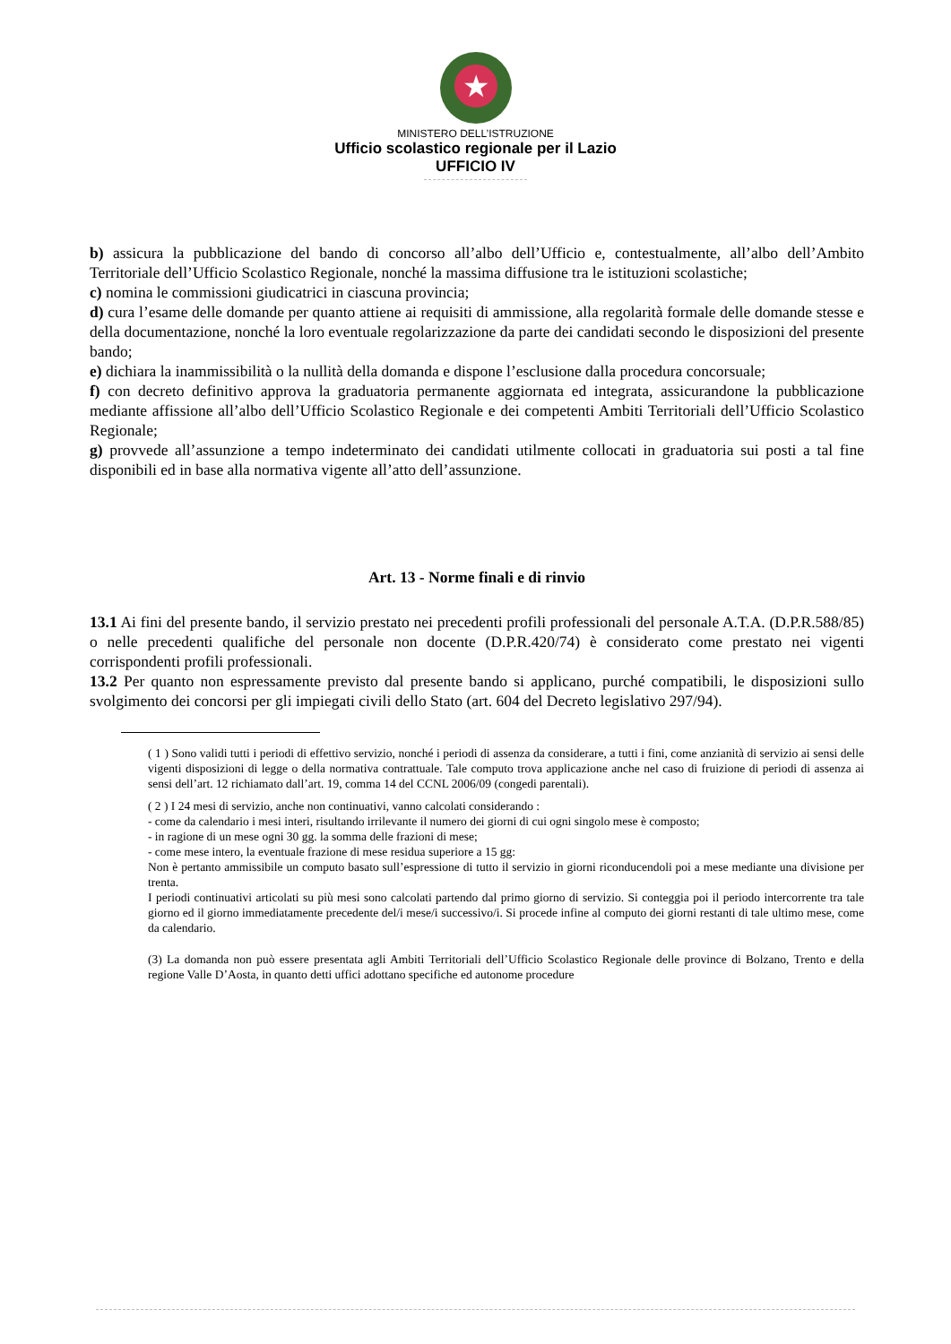★
MINISTERO DELL’ISTRUZIONE
Ufficio scolastico regionale per il Lazio
UFFICIO IV
b) assicura la pubblicazione del bando di concorso all’albo dell’Ufficio e, contestualmente, all’albo dell’Ambito Territoriale dell’Ufficio Scolastico Regionale, nonché la massima diffusione tra le istituzioni scolastiche;
c) nomina le commissioni giudicatrici in ciascuna provincia;
d) cura l’esame delle domande per quanto attiene ai requisiti di ammissione, alla regolarità formale delle domande stesse e della documentazione, nonché la loro eventuale regolarizzazione da parte dei candidati secondo le disposizioni del presente bando;
e) dichiara la inammissibilità o la nullità della domanda e dispone l’esclusione dalla procedura concorsuale;
f) con decreto definitivo approva la graduatoria permanente aggiornata ed integrata, assicurandone la pubblicazione mediante affissione all’albo dell’Ufficio Scolastico Regionale e dei competenti Ambiti Territoriali dell’Ufficio Scolastico Regionale;
g) provvede all’assunzione a tempo indeterminato dei candidati utilmente collocati in graduatoria sui posti a tal fine disponibili ed in base alla normativa vigente all’atto dell’assunzione.
Art. 13 - Norme finali e di rinvio
13.1 Ai fini del presente bando, il servizio prestato nei precedenti profili professionali del personale A.T.A. (D.P.R.588/85) o nelle precedenti qualifiche del personale non docente (D.P.R.420/74) è considerato come prestato nei vigenti corrispondenti profili professionali.
13.2 Per quanto non espressamente previsto dal presente bando si applicano, purché compatibili, le disposizioni sullo svolgimento dei concorsi per gli impiegati civili dello Stato (art. 604 del Decreto legislativo 297/94).
( 1 ) Sono validi tutti i periodi di effettivo servizio, nonché i periodi di assenza da considerare, a tutti i fini, come anzianità di servizio ai sensi delle vigenti disposizioni di legge o della normativa contrattuale. Tale computo trova applicazione anche nel caso di fruizione di periodi di assenza ai sensi dell’art. 12 richiamato dall’art. 19, comma 14 del CCNL 2006/09 (congedi parentali).
( 2 ) I 24 mesi di servizio, anche non continuativi, vanno calcolati considerando :
- come da calendario i mesi interi, risultando irrilevante il numero dei giorni di cui ogni singolo mese è composto;
- in ragione di un mese ogni 30 gg. la somma delle frazioni di mese;
- come mese intero, la eventuale frazione di mese residua superiore a 15 gg:
Non è pertanto ammissibile un computo basato sull’espressione di tutto il servizio in giorni riconducendoli poi a mese mediante una divisione per trenta.
I periodi continuativi articolati su più mesi sono calcolati partendo dal primo giorno di servizio. Si conteggia poi il periodo intercorrente tra tale giorno ed il giorno immediatamente precedente del/i mese/i successivo/i. Si procede infine al computo dei giorni restanti di tale ultimo mese, come da calendario.
(3) La domanda non può essere presentata agli Ambiti Territoriali dell’Ufficio Scolastico Regionale delle province di Bolzano, Trento e della regione Valle D’Aosta, in quanto detti uffici adottano specifiche ed autonome procedure